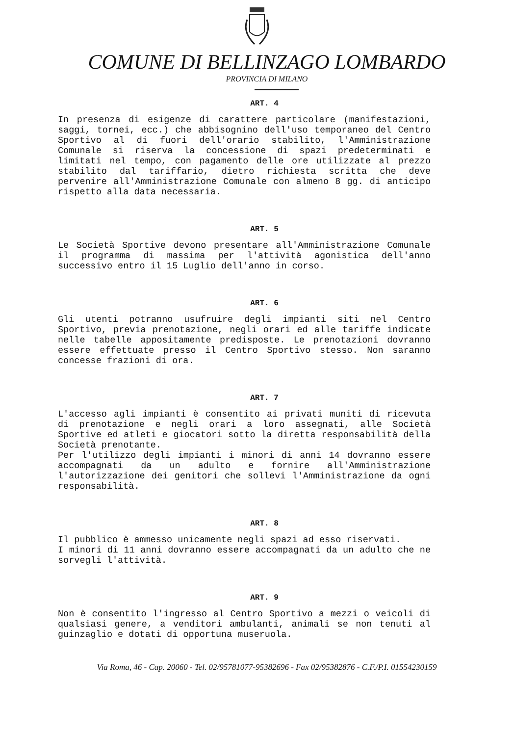COMUNE DI BELLINZAGO LOMBARDO
PROVINCIA DI MILANO
ART. 4
In presenza di esigenze di carattere particolare (manifestazioni, saggi, tornei, ecc.) che abbisognino dell'uso temporaneo del Centro Sportivo al di fuori dell'orario stabilito, l'Amministrazione Comunale si riserva la concessione di spazi predeterminati e limitati nel tempo, con pagamento delle ore utilizzate al prezzo stabilito dal tariffario, dietro richiesta scritta che deve pervenire all'Amministrazione Comunale con almeno 8 gg. di anticipo rispetto alla data necessaria.
ART. 5
Le Società Sportive devono presentare all'Amministrazione Comunale il programma di massima per l'attività agonistica dell'anno successivo entro il 15 Luglio dell'anno in corso.
ART. 6
Gli utenti potranno usufruire degli impianti siti nel Centro Sportivo, previa prenotazione, negli orari ed alle tariffe indicate nelle tabelle appositamente predisposte. Le prenotazioni dovranno essere effettuate presso il Centro Sportivo stesso. Non saranno concesse frazioni di ora.
ART. 7
L'accesso agli impianti è consentito ai privati muniti di ricevuta di prenotazione e negli orari a loro assegnati, alle Società Sportive ed atleti e giocatori sotto la diretta responsabilità della Società prenotante.
Per l'utilizzo degli impianti i minori di anni 14 dovranno essere accompagnati da un adulto e fornire all'Amministrazione l'autorizzazione dei genitori che sollevi l'Amministrazione da ogni responsabilità.
ART. 8
Il pubblico è ammesso unicamente negli spazi ad esso riservati.
I minori di 11 anni dovranno essere accompagnati da un adulto che ne sorvegli l'attività.
ART. 9
Non è consentito l'ingresso al Centro Sportivo a mezzi o veicoli di qualsiasi genere, a venditori ambulanti, animali se non tenuti al guinzaglio e dotati di opportuna museruola.
Via Roma, 46 - Cap. 20060 - Tel. 02/95781077-95382696 - Fax 02/95382876 - C.F./P.I. 01554230159